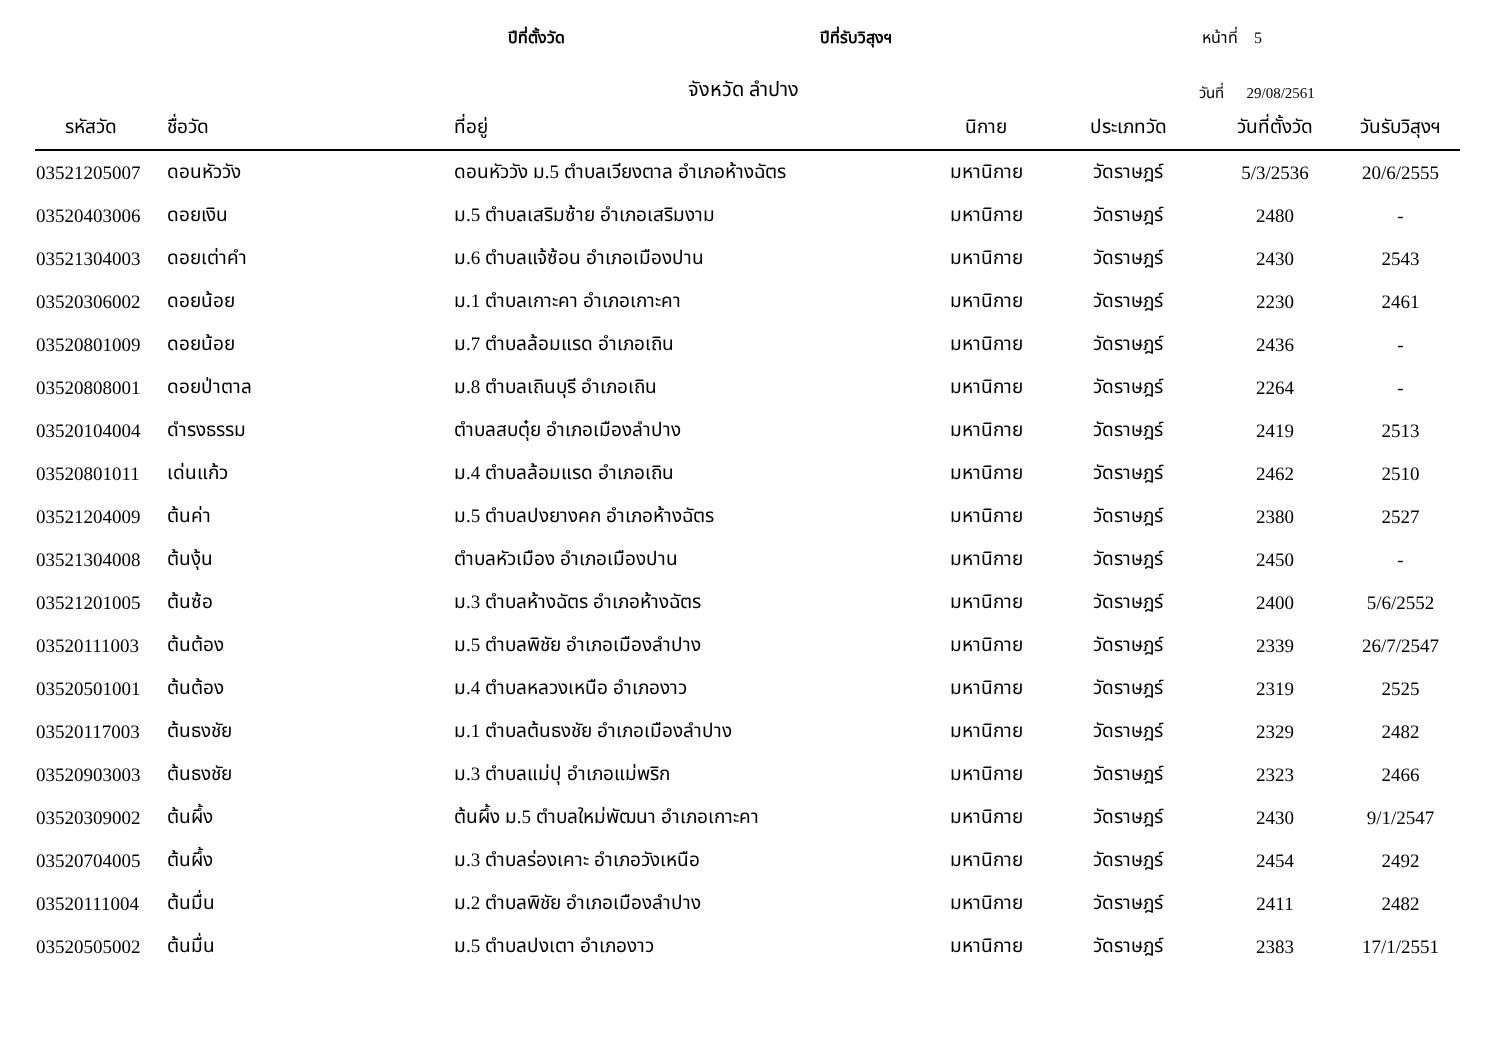ปีที่ตั้งวัด ปีที่รับวิสุงฯ หน้าที่ 5
จังหวัด ลำปาง วันที่ 29/08/2561
| รหัสวัด | ชื่อวัด | ที่อยู่ | นิกาย | ประเภทวัด | วันที่ตั้งวัด | วันรับวิสุงฯ |
| --- | --- | --- | --- | --- | --- | --- |
| 03521205007 | ดอนหัววัง | ดอนหัววัง ม.5 ตำบลเวียงตาล อำเภอห้างฉัตร | มหานิกาย | วัดราษฎร์ | 5/3/2536 | 20/6/2555 |
| 03520403006 | ดอยเงิน | ม.5 ตำบลเสริมซ้าย อำเภอเสริมงาม | มหานิกาย | วัดราษฎร์ | 2480 | - |
| 03521304003 | ดอยเต่าคำ | ม.6 ตำบลแจ้ซ้อน อำเภอเมืองปาน | มหานิกาย | วัดราษฎร์ | 2430 | 2543 |
| 03520306002 | ดอยน้อย | ม.1 ตำบลเกาะคา อำเภอเกาะคา | มหานิกาย | วัดราษฎร์ | 2230 | 2461 |
| 03520801009 | ดอยน้อย | ม.7 ตำบลล้อมแรด อำเภอเถิน | มหานิกาย | วัดราษฎร์ | 2436 | - |
| 03520808001 | ดอยป่าตาล | ม.8 ตำบลเถินบุรี อำเภอเถิน | มหานิกาย | วัดราษฎร์ | 2264 | - |
| 03520104004 | ดำรงธรรม | ตำบลสบตุ๋ย อำเภอเมืองลำปาง | มหานิกาย | วัดราษฎร์ | 2419 | 2513 |
| 03520801011 | เด่นแก้ว | ม.4 ตำบลล้อมแรด อำเภอเถิน | มหานิกาย | วัดราษฎร์ | 2462 | 2510 |
| 03521204009 | ต้นค่า | ม.5 ตำบลปงยางคก อำเภอห้างฉัตร | มหานิกาย | วัดราษฎร์ | 2380 | 2527 |
| 03521304008 | ต้นงุ้น | ตำบลหัวเมือง อำเภอเมืองปาน | มหานิกาย | วัดราษฎร์ | 2450 | - |
| 03521201005 | ต้นซ้อ | ม.3 ตำบลห้างฉัตร อำเภอห้างฉัตร | มหานิกาย | วัดราษฎร์ | 2400 | 5/6/2552 |
| 03520111003 | ต้นต้อง | ม.5 ตำบลพิชัย อำเภอเมืองลำปาง | มหานิกาย | วัดราษฎร์ | 2339 | 26/7/2547 |
| 03520501001 | ต้นต้อง | ม.4 ตำบลหลวงเหนือ อำเภองาว | มหานิกาย | วัดราษฎร์ | 2319 | 2525 |
| 03520117003 | ต้นธงชัย | ม.1 ตำบลต้นธงชัย อำเภอเมืองลำปาง | มหานิกาย | วัดราษฎร์ | 2329 | 2482 |
| 03520903003 | ต้นธงชัย | ม.3 ตำบลแม่ปุ อำเภอแม่พริก | มหานิกาย | วัดราษฎร์ | 2323 | 2466 |
| 03520309002 | ต้นผึ้ง | ต้นผึ้ง ม.5 ตำบลใหม่พัฒนา อำเภอเกาะคา | มหานิกาย | วัดราษฎร์ | 2430 | 9/1/2547 |
| 03520704005 | ต้นผึ้ง | ม.3 ตำบลร่องเคาะ อำเภอวังเหนือ | มหานิกาย | วัดราษฎร์ | 2454 | 2492 |
| 03520111004 | ต้นมื่น | ม.2 ตำบลพิชัย อำเภอเมืองลำปาง | มหานิกาย | วัดราษฎร์ | 2411 | 2482 |
| 03520505002 | ต้นมื่น | ม.5 ตำบลปงเตา อำเภองาว | มหานิกาย | วัดราษฎร์ | 2383 | 17/1/2551 |